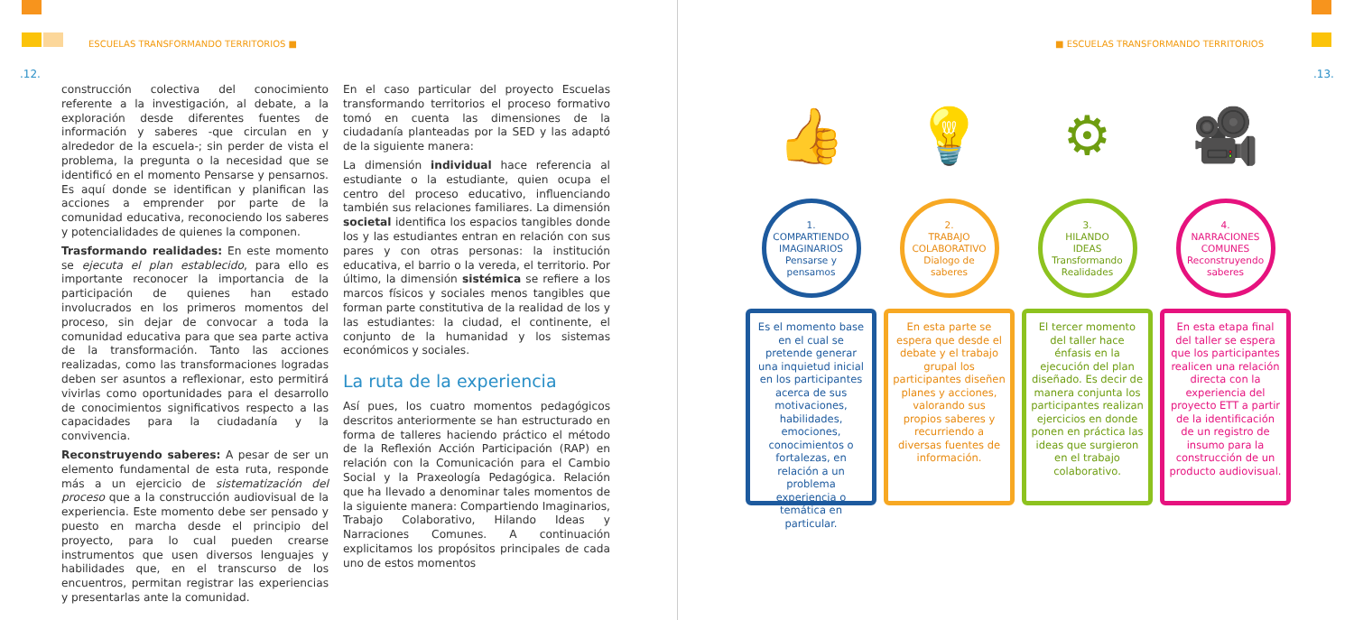ESCUELAS TRANSFORMANDO TERRITORIOS ■
.12.
construcción colectiva del conocimiento referente a la investigación, al debate, a la exploración desde diferentes fuentes de información y saberes -que circulan en y alrededor de la escuela-; sin perder de vista el problema, la pregunta o la necesidad que se identificó en el momento Pensarse y pensarnos. Es aquí donde se identifican y planifican las acciones a emprender por parte de la comunidad educativa, reconociendo los saberes y potencialidades de quienes la componen.
Trasformando realidades: En este momento se ejecuta el plan establecido, para ello es importante reconocer la importancia de la participación de quienes han estado involucrados en los primeros momentos del proceso, sin dejar de convocar a toda la comunidad educativa para que sea parte activa de la transformación. Tanto las acciones realizadas, como las transformaciones logradas deben ser asuntos a reflexionar, esto permitirá vivirlas como oportunidades para el desarrollo de conocimientos significativos respecto a las capacidades para la ciudadanía y la convivencia.
Reconstruyendo saberes: A pesar de ser un elemento fundamental de esta ruta, responde más a un ejercicio de sistematización del proceso que a la construcción audiovisual de la experiencia. Este momento debe ser pensado y puesto en marcha desde el principio del proyecto, para lo cual pueden crearse instrumentos que usen diversos lenguajes y habilidades que, en el transcurso de los encuentros, permitan registrar las experiencias y presentarlas ante la comunidad.
En el caso particular del proyecto Escuelas transformando territorios el proceso formativo tomó en cuenta las dimensiones de la ciudadanía planteadas por la SED y las adaptó de la siguiente manera:
La dimensión individual hace referencia al estudiante o la estudiante, quien ocupa el centro del proceso educativo, influenciando también sus relaciones familiares. La dimensión societal identifica los espacios tangibles donde los y las estudiantes entran en relación con sus pares y con otras personas: la institución educativa, el barrio o la vereda, el territorio. Por último, la dimensión sistémica se refiere a los marcos físicos y sociales menos tangibles que forman parte constitutiva de la realidad de los y las estudiantes: la ciudad, el continente, el conjunto de la humanidad y los sistemas económicos y sociales.
La ruta de la experiencia
Así pues, los cuatro momentos pedagógicos descritos anteriormente se han estructurado en forma de talleres haciendo práctico el método de la Reflexión Acción Participación (RAP) en relación con la Comunicación para el Cambio Social y la Praxeología Pedagógica. Relación que ha llevado a denominar tales momentos de la siguiente manera: Compartiendo Imaginarios, Trabajo Colaborativo, Hilando Ideas y Narraciones Comunes. A continuación explicitamos los propósitos principales de cada uno de estos momentos
■ ESCUELAS TRANSFORMANDO TERRITORIOS
.13.
👍
1.
COMPARTIENDO
IMAGINARIOS
Pensarse y
pensamos
Es el momento base en el cual se pretende generar una inquietud inicial en los participantes acerca de sus motivaciones, habilidades, emociones, conocimientos o fortalezas, en relación a un problema experiencia o temática en particular.
💡
2.
TRABAJO
COLABORATIVO
Dialogo de
saberes
En esta parte se espera que desde el debate y el trabajo grupal los participantes diseñen planes y acciones, valorando sus propios saberes y recurriendo a diversas fuentes de información.
⚙
3.
HILANDO
IDEAS
Transformando
Realidades
El tercer momento del taller hace énfasis en la ejecución del plan diseñado. Es decir de manera conjunta los participantes realizan ejercicios en donde ponen en práctica las ideas que surgieron en el trabajo colaborativo.
🎥
4.
NARRACIONES
COMUNES
Reconstruyendo
saberes
En esta etapa final del taller se espera que los participantes realicen una relación directa con la experiencia del proyecto ETT a partir de la identificación de un registro de insumo para la construcción de un producto audiovisual.